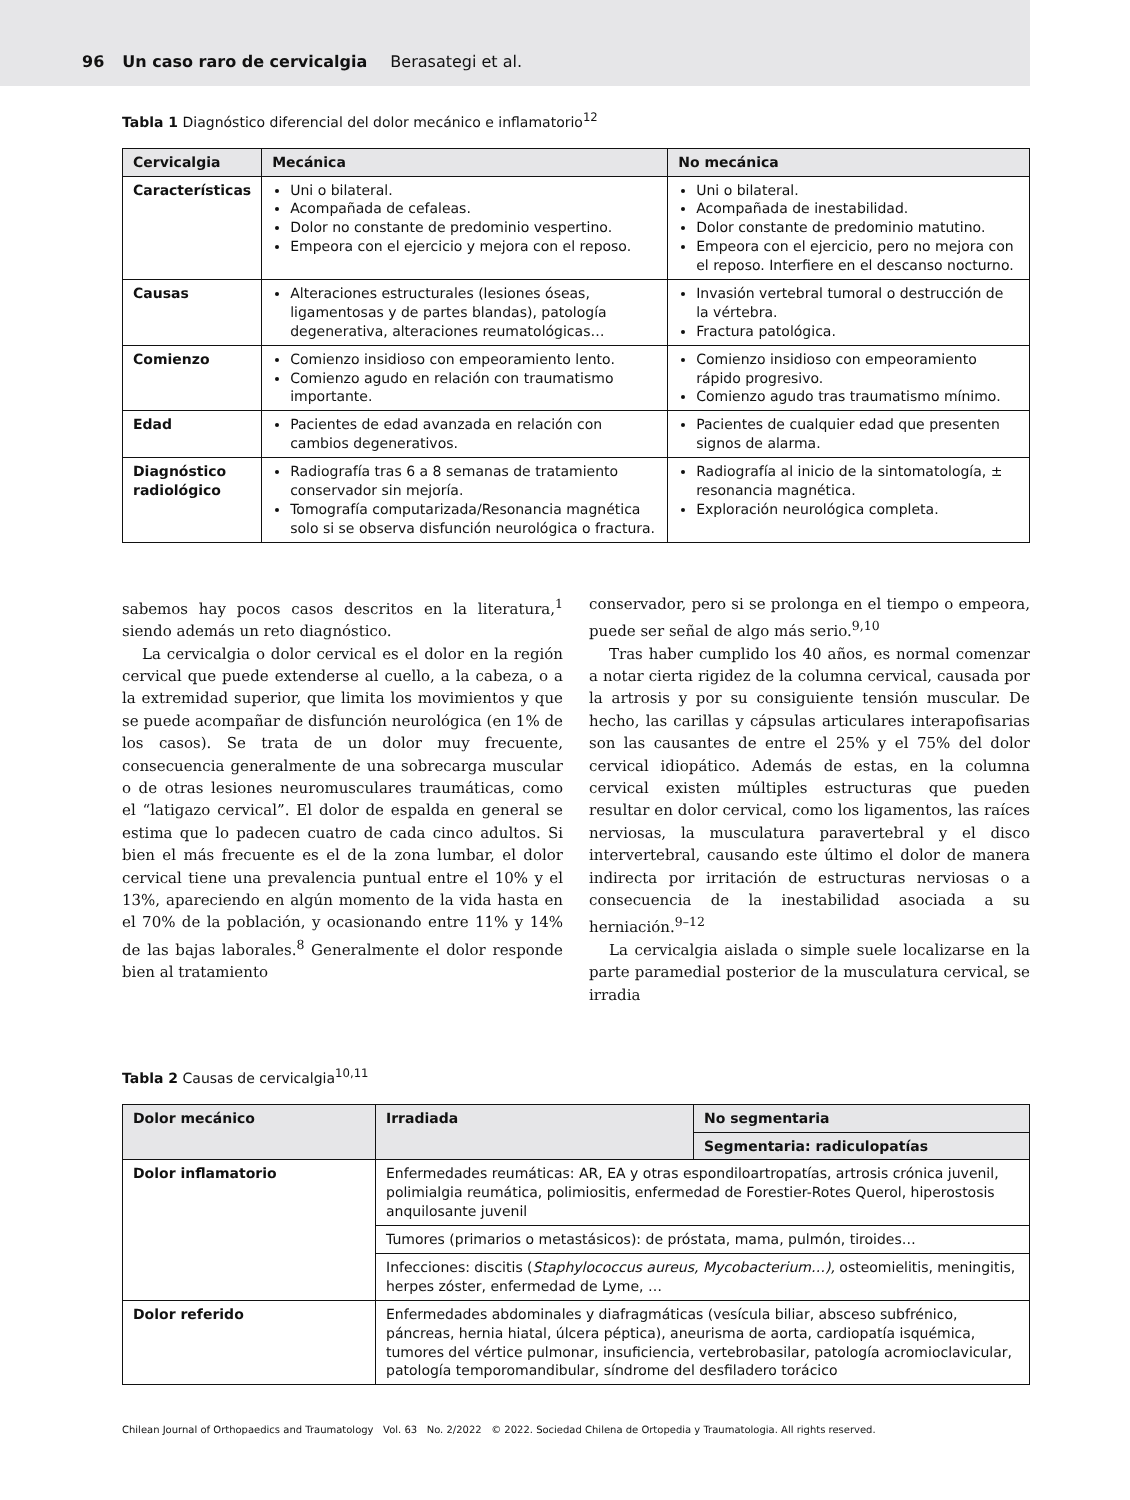96 Un caso raro de cervicalgia Berasategi et al.
Tabla 1 Diagnóstico diferencial del dolor mecánico e inflamatorio<sup>12</sup>
| Cervicalgia | Mecánica | No mecánica |
| --- | --- | --- |
| Características | Uni o bilateral. Acompañada de cefaleas. Dolor no constante de predominio vespertino. Empeora con el ejercicio y mejora con el reposo. | Uni o bilateral. Acompañada de inestabilidad. Dolor constante de predominio matutino. Empeora con el ejercicio, pero no mejora con el reposo. Interfiere en el descanso nocturno. |
| Causas | Alteraciones estructurales (lesiones óseas, ligamentosas y de partes blandas), patología degenerativa, alteraciones reumatológicas… | Invasión vertebral tumoral o destrucción de la vértebra. Fractura patológica. |
| Comienzo | Comienzo insidioso con empeoramiento lento. Comienzo agudo en relación con traumatismo importante. | Comienzo insidioso con empeoramiento rápido progresivo. Comienzo agudo tras traumatismo mínimo. |
| Edad | Pacientes de edad avanzada en relación con cambios degenerativos. | Pacientes de cualquier edad que presenten signos de alarma. |
| Diagnóstico radiológico | Radiografía tras 6 a 8 semanas de tratamiento conservador sin mejoría. Tomografía computarizada/Resonancia magnética solo si se observa disfunción neurológica o fractura. | Radiografía al inicio de la sintomatología, ± resonancia magnética. Exploración neurológica completa. |
sabemos hay pocos casos descritos en la literatura,<sup>1</sup> siendo además un reto diagnóstico.
La cervicalgia o dolor cervical es el dolor en la región cervical que puede extenderse al cuello, a la cabeza, o a la extremidad superior, que limita los movimientos y que se puede acompañar de disfunción neurológica (en 1% de los casos). Se trata de un dolor muy frecuente, consecuencia generalmente de una sobrecarga muscular o de otras lesiones neuromusculares traumáticas, como el “latigazo cervical”. El dolor de espalda en general se estima que lo padecen cuatro de cada cinco adultos. Si bien el más frecuente es el de la zona lumbar, el dolor cervical tiene una prevalencia puntual entre el 10% y el 13%, apareciendo en algún momento de la vida hasta en el 70% de la población, y ocasionando entre 11% y 14% de las bajas laborales.<sup>8</sup> Generalmente el dolor responde bien al tratamiento
conservador, pero si se prolonga en el tiempo o empeora, puede ser señal de algo más serio.<sup>9,10</sup>
Tras haber cumplido los 40 años, es normal comenzar a notar cierta rigidez de la columna cervical, causada por la artrosis y por su consiguiente tensión muscular. De hecho, las carillas y cápsulas articulares interapofisarias son las causantes de entre el 25% y el 75% del dolor cervical idiopático. Además de estas, en la columna cervical existen múltiples estructuras que pueden resultar en dolor cervical, como los ligamentos, las raíces nerviosas, la musculatura paravertebral y el disco intervertebral, causando este último el dolor de manera indirecta por irritación de estructuras nerviosas o a consecuencia de la inestabilidad asociada a su herniación.<sup>9–12</sup>
La cervicalgia aislada o simple suele localizarse en la parte paramedial posterior de la musculatura cervical, se irradia
Tabla 2 Causas de cervicalgia<sup>10,11</sup>
| Dolor mecánico | Irradiada | No segmentaria |
| --- | --- | --- |
| | | Segmentaria: radiculopatías |
| Dolor inflamatorio | Enfermedades reumáticas: AR, EA y otras espondiloartropatías, artrosis crónica juvenil, polimialgia reumática, polimiositis, enfermedad de Forestier-Rotes Querol, hiperostosis anquilosante juvenil | |
| | Tumores (primarios o metastásicos): de próstata, mama, pulmón, tiroides… | |
| | Infecciones: discitis ( Staphylococcus aureus, Mycobacterium…), osteomielitis, meningitis, herpes zóster, enfermedad de Lyme, … | |
| Dolor referido | Enfermedades abdominales y diafragmáticas (vesícula biliar, absceso subfrénico, páncreas, hernia hiatal, úlcera péptica), aneurisma de aorta, cardiopatía isquémica, tumores del vértice pulmonar, insuficiencia, vertebrobasilar, patología acromioclavicular, patología temporomandibular, síndrome del desfiladero torácico | |
Chilean Journal of Orthopaedics and Traumatology Vol. 63 No. 2/2022 © 2022. Sociedad Chilena de Ortopedia y Traumatologia. All rights reserved.